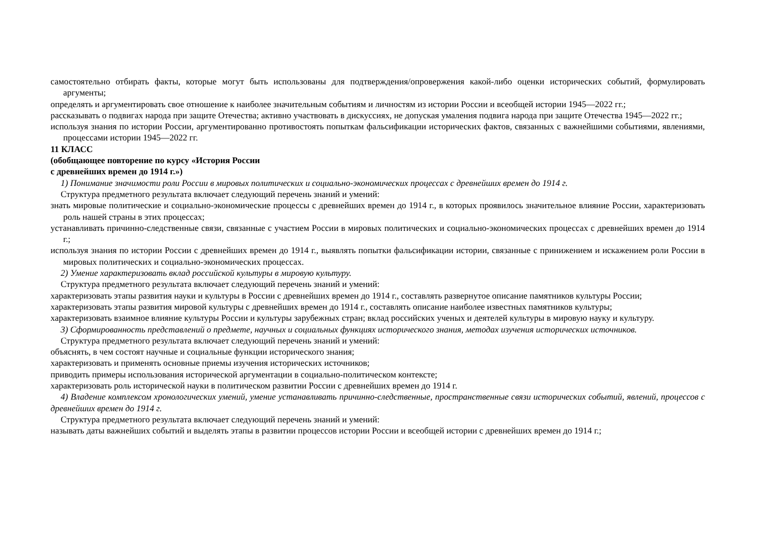самостоятельно отбирать факты, которые могут быть использованы для подтверждения/опровержения какой-либо оценки исторических событий, формулировать аргументы;
определять и аргументировать свое отношение к наиболее значительным событиям и личностям из истории России и всеобщей истории 1945—2022 гг.;
рассказывать о подвигах народа при защите Отечества; активно участвовать в дискуссиях, не допуская умаления подвига народа при защите Отечества 1945—2022 гг.;
используя знания по истории России, аргументированно противостоять попыткам фальсификации исторических фактов, связанных с важнейшими событиями, явлениями, процессами истории 1945—2022 гг.
11 КЛАСС
(обобщающее повторение по курсу «История России
с древнейших времен до 1914 г.»)
1) Понимание значимости роли России в мировых политических и социально-экономических процессах с древнейших времен до 1914 г.
Структура предметного результата включает следующий перечень знаний и умений:
знать мировые политические и социально-экономические процессы с древнейших времен до 1914 г., в которых проявилось значительное влияние России, характеризовать роль нашей страны в этих процессах;
устанавливать причинно-следственные связи, связанные с участием России в мировых политических и социально-экономических процессах с древнейших времен до 1914 г.;
используя знания по истории России с древнейших времен до 1914 г., выявлять попытки фальсификации истории, связанные с принижением и искажением роли России в мировых политических и социально-экономических процессах.
2) Умение характеризовать вклад российской культуры в мировую культуру.
Структура предметного результата включает следующий перечень знаний и умений:
характеризовать этапы развития науки и культуры в России с древнейших времен до 1914 г., составлять развернутое описание памятников культуры России;
характеризовать этапы развития мировой культуры с древнейших времен до 1914 г., составлять описание наиболее известных памятников культуры;
характеризовать взаимное влияние культуры России и культуры зарубежных стран; вклад российских ученых и деятелей культуры в мировую науку и культуру.
3) Сформированность представлений о предмете, научных и социальных функциях исторического знания, методах изучения исторических источников.
Структура предметного результата включает следующий перечень знаний и умений:
объяснять, в чем состоят научные и социальные функции исторического знания;
характеризовать и применять основные приемы изучения исторических источников;
приводить примеры использования исторической аргументации в социально-политическом контексте;
характеризовать роль исторической науки в политическом развитии России с древнейших времен до 1914 г.
4) Владение комплексом хронологических умений, умение устанавливать причинно-следственные, пространственные связи исторических событий, явлений, процессов с древнейших времен до 1914 г.
Структура предметного результата включает следующий перечень знаний и умений:
называть даты важнейших событий и выделять этапы в развитии процессов истории России и всеобщей истории с древнейших времен до 1914 г.;